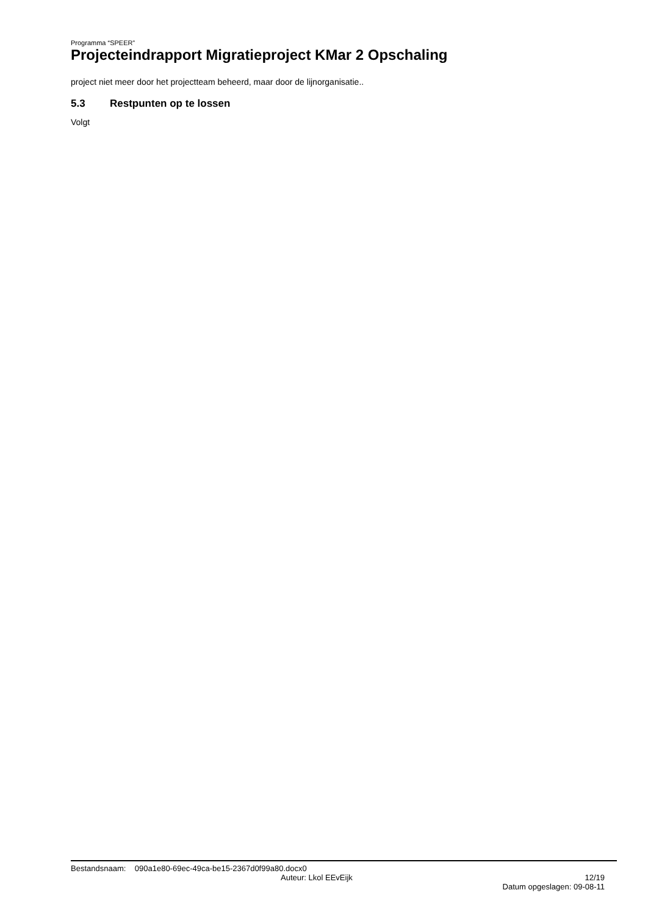Programma “SPEER”
Projecteindrapport Migratieproject KMar 2 Opschaling
project niet meer door het projectteam beheerd, maar door de lijnorganisatie..
5.3 Restpunten op te lossen
Volgt
Bestandsnaam: 090a1e80-69ec-49ca-be15-2367d0f99a80.docx0
Auteur: Lkol EEvEijk 12/19
Datum opgeslagen: 09-08-11